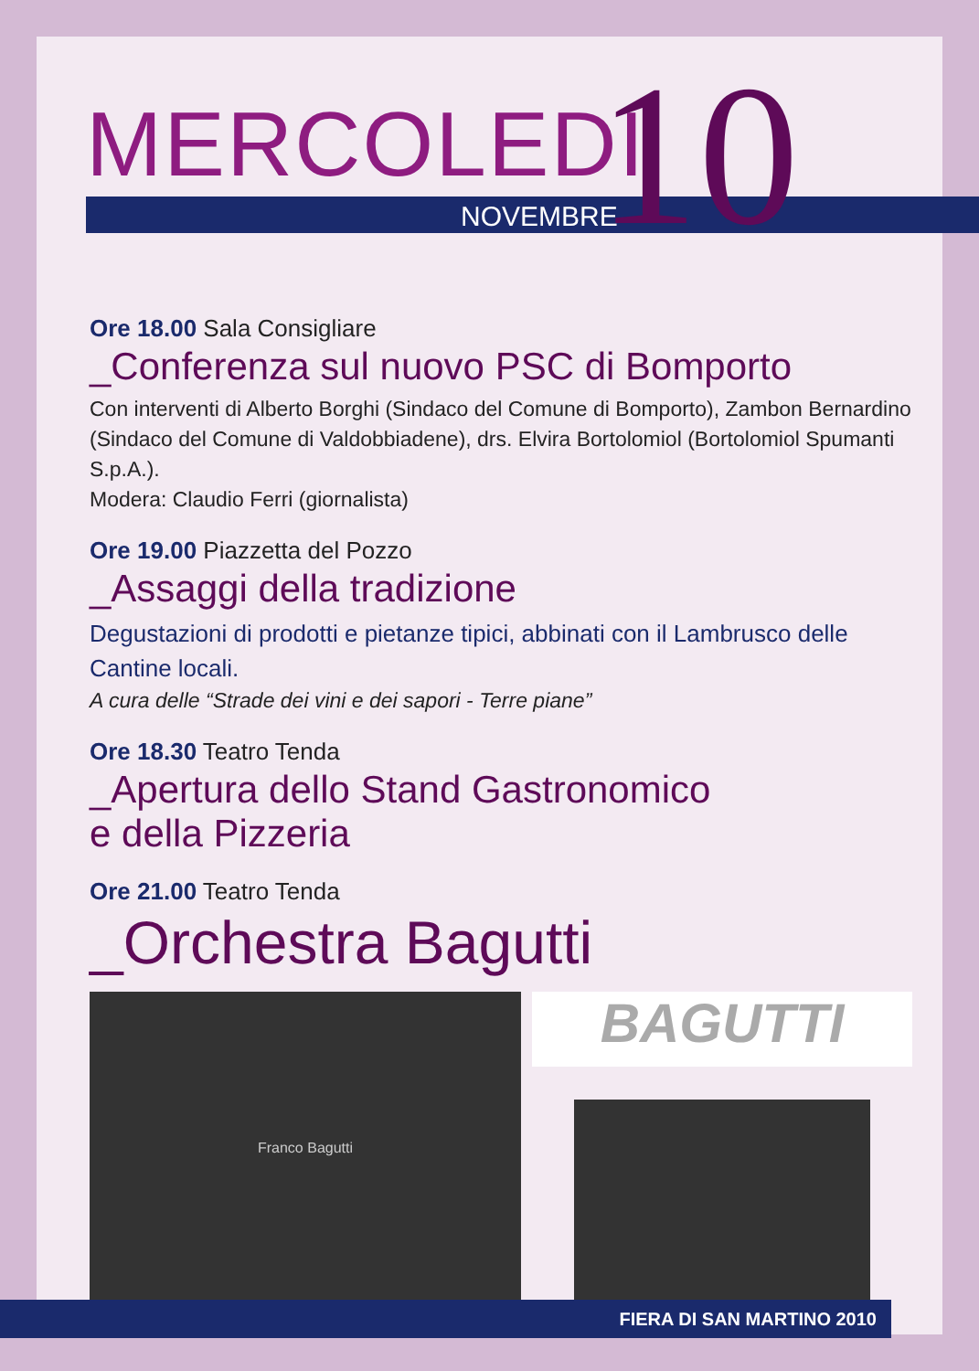MERCOLEDI
NOVEMBRE 10
Ore 18.00 Sala Consigliare
_Conferenza sul nuovo PSC di Bomporto
Con interventi di Alberto Borghi (Sindaco del Comune di Bomporto), Zambon Bernardino (Sindaco del Comune di Valdobbiadene), drs. Elvira Bortolomiol (Bortolomiol Spumanti S.p.A.).
Modera: Claudio Ferri (giornalista)
Ore 19.00 Piazzetta del Pozzo
_Assaggi della tradizione
Degustazioni di prodotti e pietanze tipici, abbinati con il Lambrusco delle Cantine locali.
A cura delle “Strade dei vini e dei sapori - Terre piane”
Ore 18.30 Teatro Tenda
_Apertura dello Stand Gastronomico
e della Pizzeria
Ore 21.00 Teatro Tenda
_Orchestra Bagutti
Franco Bagutti
BAGUTTI
FIERA DI SAN MARTINO 2010